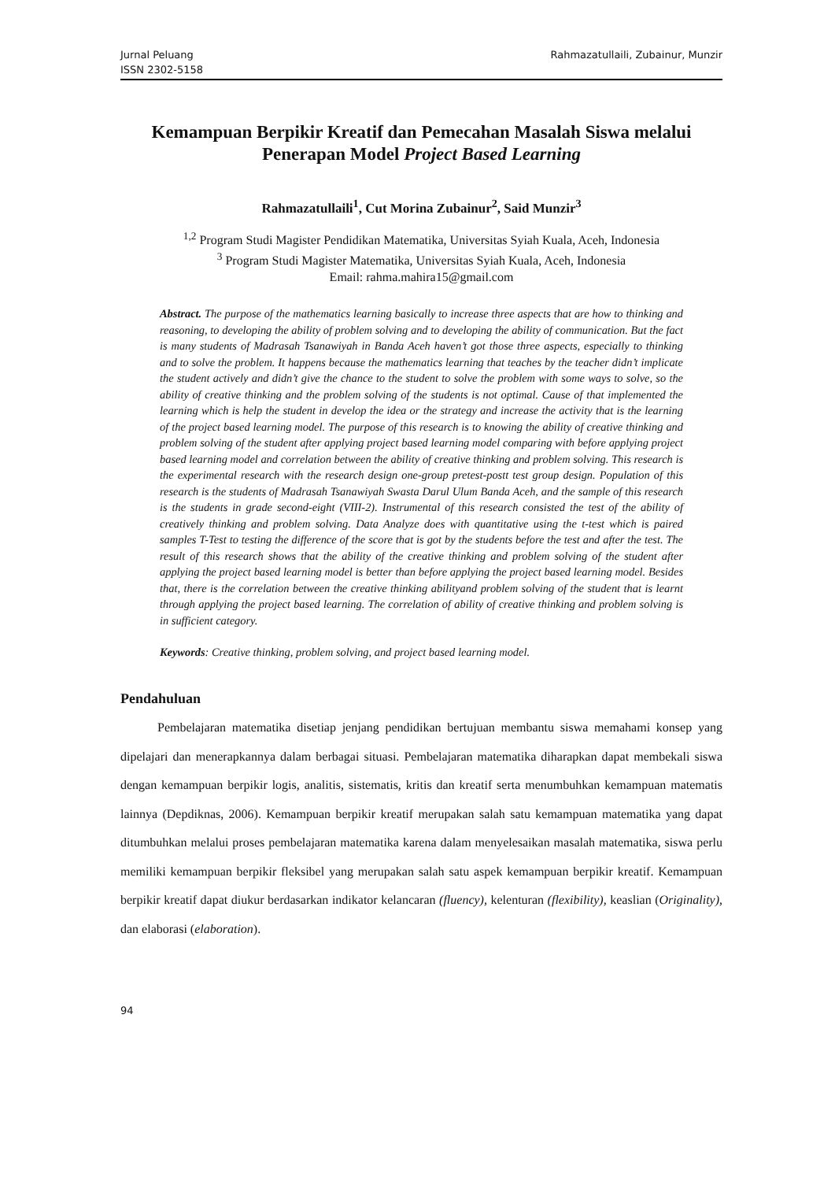Jurnal Peluang
ISSN 2302-5158
Rahmazatullaili, Zubainur, Munzir
Kemampuan Berpikir Kreatif dan Pemecahan Masalah Siswa melalui Penerapan Model Project Based Learning
Rahmazatullaili<sup>1</sup>, Cut Morina Zubainur<sup>2</sup>, Said Munzir<sup>3</sup>
<sup>1,2</sup> Program Studi Magister Pendidikan Matematika, Universitas Syiah Kuala, Aceh, Indonesia
<sup>3</sup> Program Studi Magister Matematika, Universitas Syiah Kuala, Aceh, Indonesia
Email: rahma.mahira15@gmail.com
Abstract. The purpose of the mathematics learning basically to increase three aspects that are how to thinking and reasoning, to developing the ability of problem solving and to developing the ability of communication. But the fact is many students of Madrasah Tsanawiyah in Banda Aceh haven’t got those three aspects, especially to thinking and to solve the problem. It happens because the mathematics learning that teaches by the teacher didn’t implicate the student actively and didn’t give the chance to the student to solve the problem with some ways to solve, so the ability of creative thinking and the problem solving of the students is not optimal. Cause of that implemented the learning which is help the student in develop the idea or the strategy and increase the activity that is the learning of the project based learning model. The purpose of this research is to knowing the ability of creative thinking and problem solving of the student after applying project based learning model comparing with before applying project based learning model and correlation between the ability of creative thinking and problem solving. This research is the experimental research with the research design one-group pretest-postt test group design. Population of this research is the students of Madrasah Tsanawiyah Swasta Darul Ulum Banda Aceh, and the sample of this research is the students in grade second-eight (VIII-2). Instrumental of this research consisted the test of the ability of creatively thinking and problem solving. Data Analyze does with quantitative using the t-test which is paired samples T-Test to testing the difference of the score that is got by the students before the test and after the test. The result of this research shows that the ability of the creative thinking and problem solving of the student after applying the project based learning model is better than before applying the project based learning model. Besides that, there is the correlation between the creative thinking abilityand problem solving of the student that is learnt through applying the project based learning. The correlation of ability of creative thinking and problem solving is in sufficient category.
Keywords: Creative thinking, problem solving, and project based learning model.
Pendahuluan
Pembelajaran matematika disetiap jenjang pendidikan bertujuan membantu siswa memahami konsep yang dipelajari dan menerapkannya dalam berbagai situasi. Pembelajaran matematika diharapkan dapat membekali siswa dengan kemampuan berpikir logis, analitis, sistematis, kritis dan kreatif serta menumbuhkan kemampuan matematis lainnya (Depdiknas, 2006). Kemampuan berpikir kreatif merupakan salah satu kemampuan matematika yang dapat ditumbuhkan melalui proses pembelajaran matematika karena dalam menyelesaikan masalah matematika, siswa perlu memiliki kemampuan berpikir fleksibel yang merupakan salah satu aspek kemampuan berpikir kreatif. Kemampuan berpikir kreatif dapat diukur berdasarkan indikator kelancaran (fluency), kelenturan (flexibility), keaslian (Originality), dan elaborasi (elaboration).
94